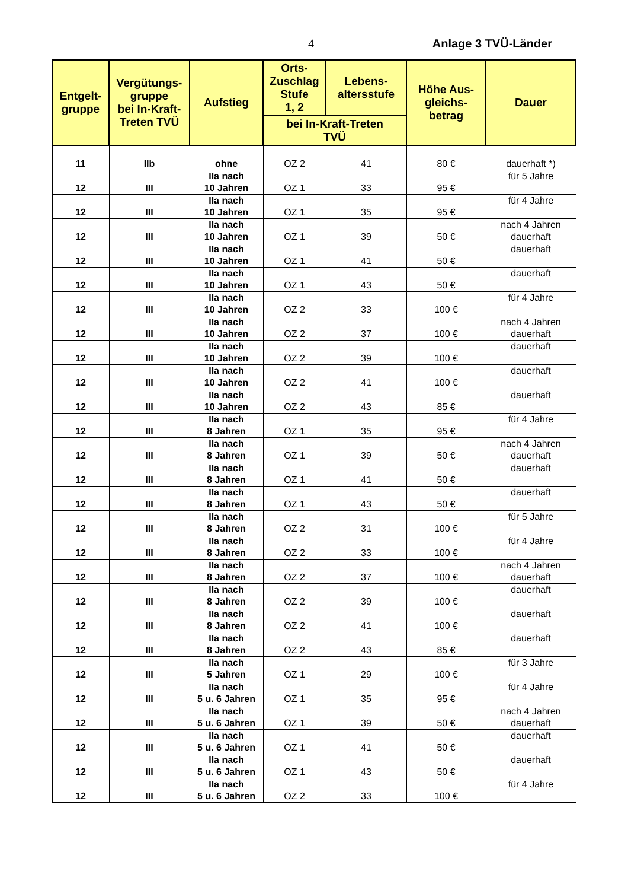4 Anlage 3 TVÜ-Länder
| Entgelt- gruppe | Vergütungs- gruppe bei In-Kraft- Treten TVÜ | Aufstieg | Orts- Zuschlag Stufe 1, 2 | Lebens- altersstufe | Höhe Aus- gleichs- betrag | Dauer |
| --- | --- | --- | --- | --- | --- | --- |
| | | | bei In-Kraft-Treten TVÜ | | | |
| 11 | IIb | ohne | OZ 2 | 41 | 80 € | dauerhaft *) |
| 12 | III | IIa nach 10 Jahren | OZ 1 | 33 | 95 € | für 5 Jahre |
| 12 | III | IIa nach 10 Jahren | OZ 1 | 35 | 95 € | für 4 Jahre |
| 12 | III | IIa nach 10 Jahren | OZ 1 | 39 | 50 € | nach 4 Jahren dauerhaft |
| 12 | III | IIa nach 10 Jahren | OZ 1 | 41 | 50 € | dauerhaft |
| 12 | III | IIa nach 10 Jahren | OZ 1 | 43 | 50 € | dauerhaft |
| 12 | III | IIa nach 10 Jahren | OZ 2 | 33 | 100 € | für 4 Jahre |
| 12 | III | IIa nach 10 Jahren | OZ 2 | 37 | 100 € | nach 4 Jahren dauerhaft |
| 12 | III | IIa nach 10 Jahren | OZ 2 | 39 | 100 € | dauerhaft |
| 12 | III | IIa nach 10 Jahren | OZ 2 | 41 | 100 € | dauerhaft |
| 12 | III | IIa nach 10 Jahren | OZ 2 | 43 | 85 € | dauerhaft |
| 12 | III | IIa nach 8 Jahren | OZ 1 | 35 | 95 € | für 4 Jahre |
| 12 | III | IIa nach 8 Jahren | OZ 1 | 39 | 50 € | nach 4 Jahren dauerhaft |
| 12 | III | IIa nach 8 Jahren | OZ 1 | 41 | 50 € | dauerhaft |
| 12 | III | IIa nach 8 Jahren | OZ 1 | 43 | 50 € | dauerhaft |
| 12 | III | IIa nach 8 Jahren | OZ 2 | 31 | 100 € | für 5 Jahre |
| 12 | III | IIa nach 8 Jahren | OZ 2 | 33 | 100 € | für 4 Jahre |
| 12 | III | IIa nach 8 Jahren | OZ 2 | 37 | 100 € | nach 4 Jahren dauerhaft |
| 12 | III | IIa nach 8 Jahren | OZ 2 | 39 | 100 € | dauerhaft |
| 12 | III | IIa nach 8 Jahren | OZ 2 | 41 | 100 € | dauerhaft |
| 12 | III | IIa nach 8 Jahren | OZ 2 | 43 | 85 € | dauerhaft |
| 12 | III | IIa nach 5 Jahren | OZ 1 | 29 | 100 € | für 3 Jahre |
| 12 | III | IIa nach 5 u. 6 Jahren | OZ 1 | 35 | 95 € | für 4 Jahre |
| 12 | III | IIa nach 5 u. 6 Jahren | OZ 1 | 39 | 50 € | nach 4 Jahren dauerhaft |
| 12 | III | IIa nach 5 u. 6 Jahren | OZ 1 | 41 | 50 € | dauerhaft |
| 12 | III | IIa nach 5 u. 6 Jahren | OZ 1 | 43 | 50 € | dauerhaft |
| 12 | III | IIa nach 5 u. 6 Jahren | OZ 2 | 33 | 100 € | für 4 Jahre |